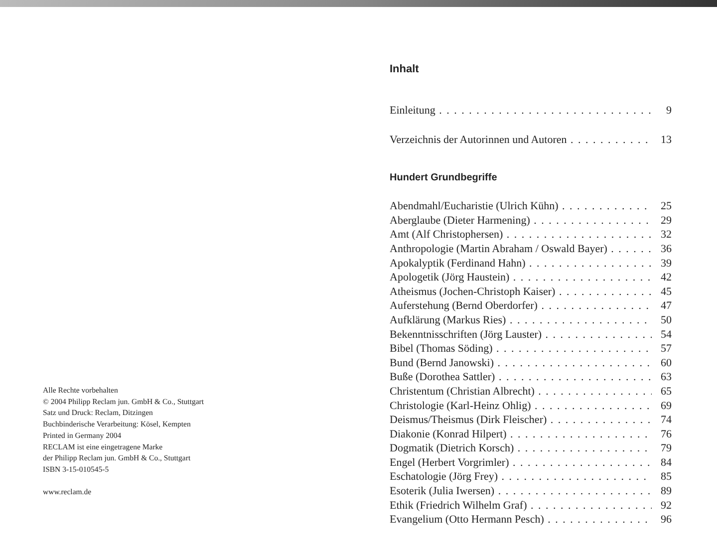Alle Rechte vorbehalten
© 2004 Philipp Reclam jun. GmbH & Co., Stuttgart
Satz und Druck: Reclam, Ditzingen
Buchbinderische Verarbeitung: Kösel, Kempten
Printed in Germany 2004
RECLAM ist eine eingetragene Marke
der Philipp Reclam jun. GmbH & Co., Stuttgart
ISBN 3-15-010545-5
www.reclam.de
Inhalt
Einleitung 9
Verzeichnis der Autorinnen und Autoren 13
Hundert Grundbegriffe
Abendmahl/Eucharistie (Ulrich Kühn) 25
Aberglaube (Dieter Harmening) 29
Amt (Alf Christophersen) 32
Anthropologie (Martin Abraham / Oswald Bayer) 36
Apokalyptik (Ferdinand Hahn) 39
Apologetik (Jörg Haustein) 42
Atheismus (Jochen-Christoph Kaiser) 45
Auferstehung (Bernd Oberdorfer) 47
Aufklärung (Markus Ries) 50
Bekenntnisschriften (Jörg Lauster) 54
Bibel (Thomas Söding) 57
Bund (Bernd Janowski) 60
Buße (Dorothea Sattler) 63
Christentum (Christian Albrecht) 65
Christologie (Karl-Heinz Ohlig) 69
Deismus/Theismus (Dirk Fleischer) 74
Diakonie (Konrad Hilpert) 76
Dogmatik (Dietrich Korsch) 79
Engel (Herbert Vorgrimler) 84
Eschatologie (Jörg Frey) 85
Esoterik (Julia Iwersen) 89
Ethik (Friedrich Wilhelm Graf) 92
Evangelium (Otto Hermann Pesch) 96